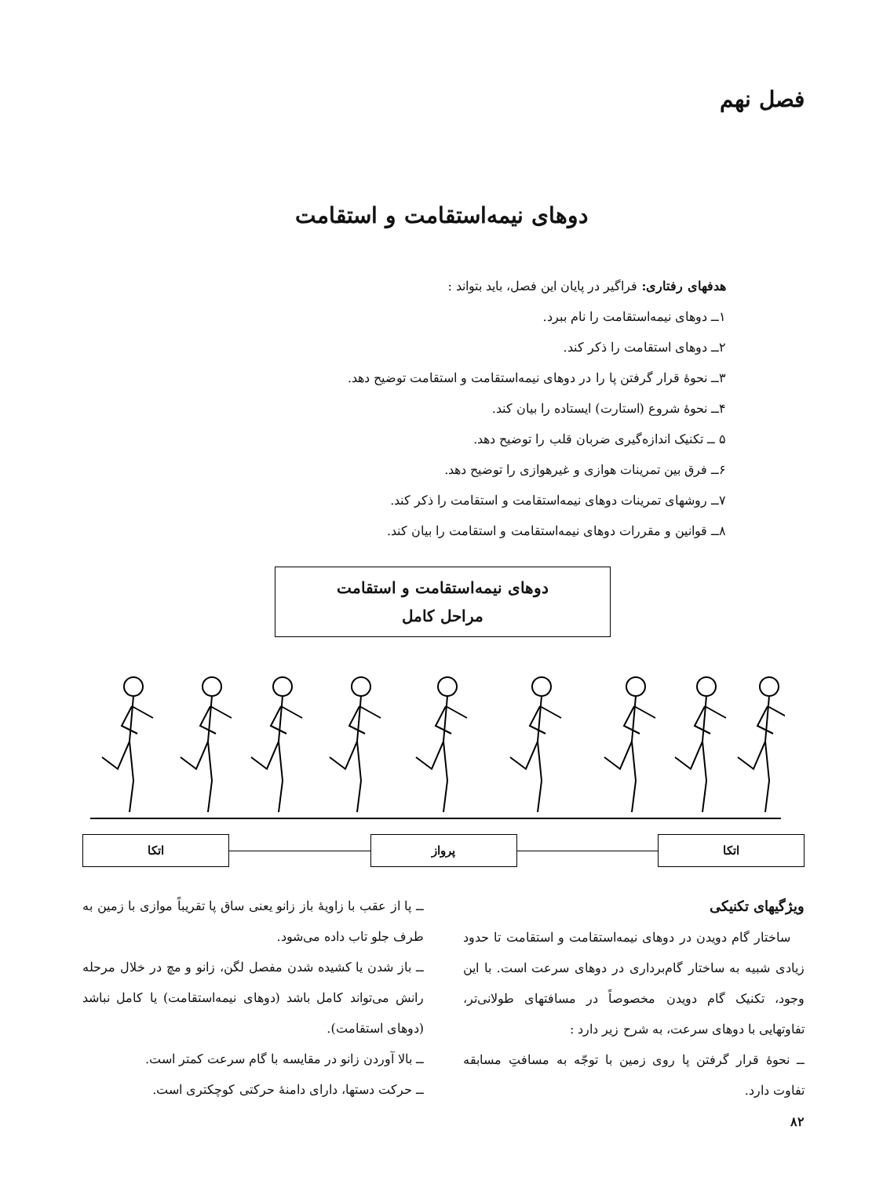فصل نهم
دوهای نیمه‌استقامت و استقامت
هدفهای رفتاری: فراگیر در پایان این فصل، باید بتواند :
۱ــ دوهای نیمه‌استقامت را نام ببرد.
۲ــ دوهای استقامت را ذکر کند.
۳ــ نحوۀ قرار گرفتن پا را در دوهای نیمه‌استقامت و استقامت توضیح دهد.
۴ــ نحوۀ شروع (استارت) ایستاده را بیان کند.
۵ ــ تکنیک اندازه‌گیری ضربان قلب را توضیح دهد.
۶ــ فرق بین تمرینات هوازی و غیرهوازی را توضیح دهد.
۷ــ روشهای تمرینات دوهای نیمه‌استقامت و استقامت را ذکر کند.
۸ــ قوانین و مقررات دوهای نیمه‌استقامت و استقامت را بیان کند.
دوهای نیمه‌استقامت و استقامت
مراحل کامل
اتکا پرواز اتکا
ویژگیهای تکنیکی
ساختار گام دویدن در دوهای نیمه‌استقامت و استقامت تا حدود زیادی شبیه به ساختار گام‌برداری در دوهای سرعت است. با این وجود، تکنیک گام دویدن مخصوصاً در مسافتهای طولانی‌تر، تفاوتهایی با دوهای سرعت، به شرح زیر دارد :
ــ نحوۀ قرار گرفتن پا روی زمین با توجّه به مسافتِ مسابقه تفاوت دارد.
ــ پا از عقب با زاویۀ باز زانو یعنی ساق پا تقریباً موازی با زمین به طرف جلو تاب داده می‌شود.
ــ باز شدن یا کشیده شدن مفصل لگن، زانو و مچ در خلال مرحله رانش می‌تواند کامل باشد (دوهای نیمه‌استقامت) یا کامل نباشد (دوهای استقامت).
ــ بالا آوردن زانو در مقایسه با گام سرعت کمتر است.
ــ حرکت دستها، دارای دامنۀ حرکتی کوچکتری است.
۸۲